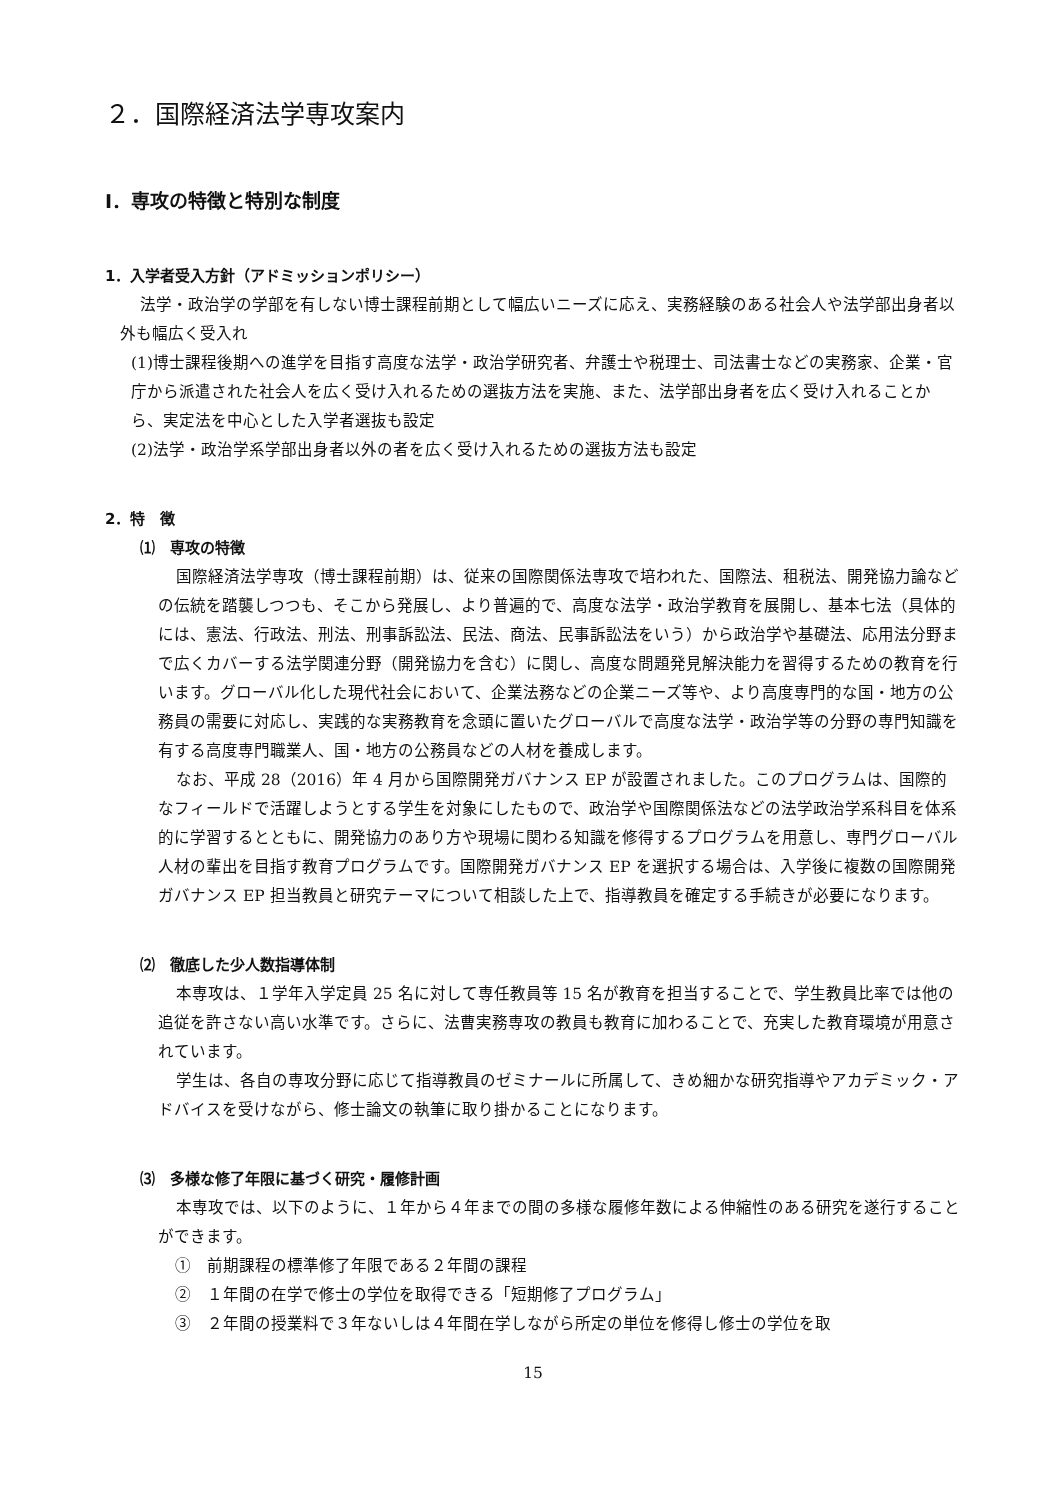２．国際経済法学専攻案内
Ⅰ．専攻の特徴と特別な制度
1．入学者受入方針（アドミッションポリシー）
法学・政治学の学部を有しない博士課程前期として幅広いニーズに応え、実務経験のある社会人や法学部出身者以外も幅広く受入れ
(1)博士課程後期への進学を目指す高度な法学・政治学研究者、弁護士や税理士、司法書士などの実務家、企業・官庁から派遣された社会人を広く受け入れるための選抜方法を実施、また、法学部出身者を広く受け入れることから、実定法を中心とした入学者選抜も設定
(2)法学・政治学系学部出身者以外の者を広く受け入れるための選抜方法も設定
2．特　徴
⑴　専攻の特徴
国際経済法学専攻（博士課程前期）は、従来の国際関係法専攻で培われた、国際法、租税法、開発協力論などの伝統を踏襲しつつも、そこから発展し、より普遍的で、高度な法学・政治学教育を展開し、基本七法（具体的には、憲法、行政法、刑法、刑事訴訟法、民法、商法、民事訴訟法をいう）から政治学や基礎法、応用法分野まで広くカバーする法学関連分野（開発協力を含む）に関し、高度な問題発見解決能力を習得するための教育を行います。グローバル化した現代社会において、企業法務などの企業ニーズ等や、より高度専門的な国・地方の公務員の需要に対応し、実践的な実務教育を念頭に置いたグローバルで高度な法学・政治学等の分野の専門知識を有する高度専門職業人、国・地方の公務員などの人材を養成します。
なお、平成 28（2016）年 4 月から国際開発ガバナンス EP が設置されました。このプログラムは、国際的なフィールドで活躍しようとする学生を対象にしたもので、政治学や国際関係法などの法学政治学系科目を体系的に学習するとともに、開発協力のあり方や現場に関わる知識を修得するプログラムを用意し、専門グローバル人材の輩出を目指す教育プログラムです。国際開発ガバナンス EP を選択する場合は、入学後に複数の国際開発ガバナンス EP 担当教員と研究テーマについて相談した上で、指導教員を確定する手続きが必要になります。
⑵　徹底した少人数指導体制
本専攻は、１学年入学定員 25 名に対して専任教員等 15 名が教育を担当することで、学生教員比率では他の追従を許さない高い水準です。さらに、法曹実務専攻の教員も教育に加わることで、充実した教育環境が用意されています。
学生は、各自の専攻分野に応じて指導教員のゼミナールに所属して、きめ細かな研究指導やアカデミック・アドバイスを受けながら、修士論文の執筆に取り掛かることになります。
⑶　多様な修了年限に基づく研究・履修計画
本専攻では、以下のように、１年から４年までの間の多様な履修年数による伸縮性のある研究を遂行することができます。
①　前期課程の標準修了年限である２年間の課程
②　１年間の在学で修士の学位を取得できる「短期修了プログラム」
③　２年間の授業料で３年ないしは４年間在学しながら所定の単位を修得し修士の学位を取
15